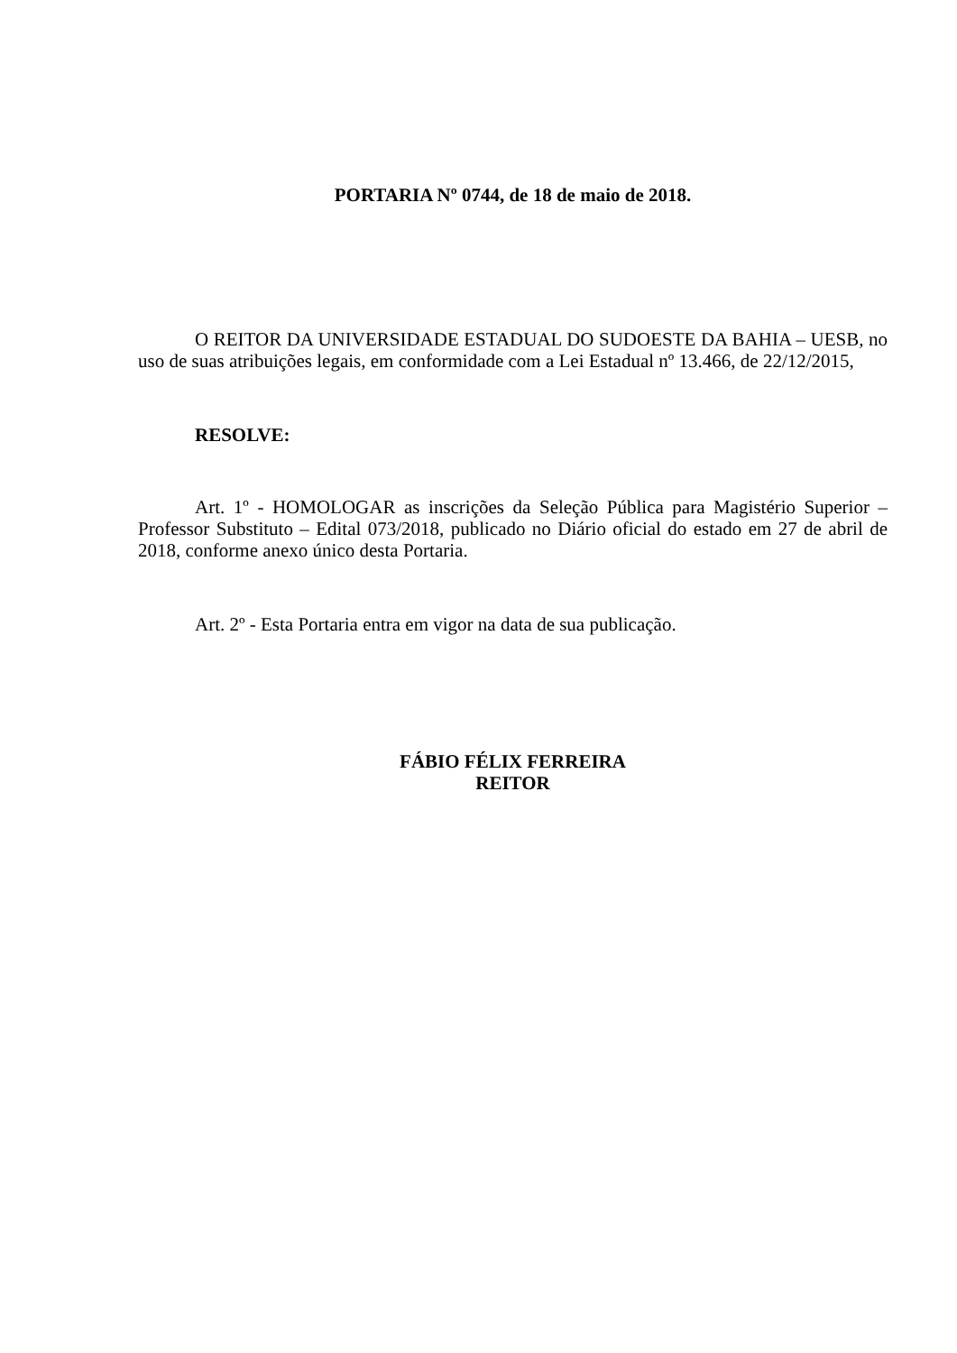PORTARIA Nº 0744, de 18 de maio de 2018.
O REITOR DA UNIVERSIDADE ESTADUAL DO SUDOESTE DA BAHIA – UESB, no uso de suas atribuições legais, em conformidade com a Lei Estadual nº 13.466, de 22/12/2015,
RESOLVE:
Art. 1º - HOMOLOGAR as inscrições da Seleção Pública para Magistério Superior – Professor Substituto – Edital 073/2018, publicado no Diário oficial do estado em 27 de abril de 2018, conforme anexo único desta Portaria.
Art. 2º - Esta Portaria entra em vigor na data de sua publicação.
FÁBIO FÉLIX FERREIRA
REITOR